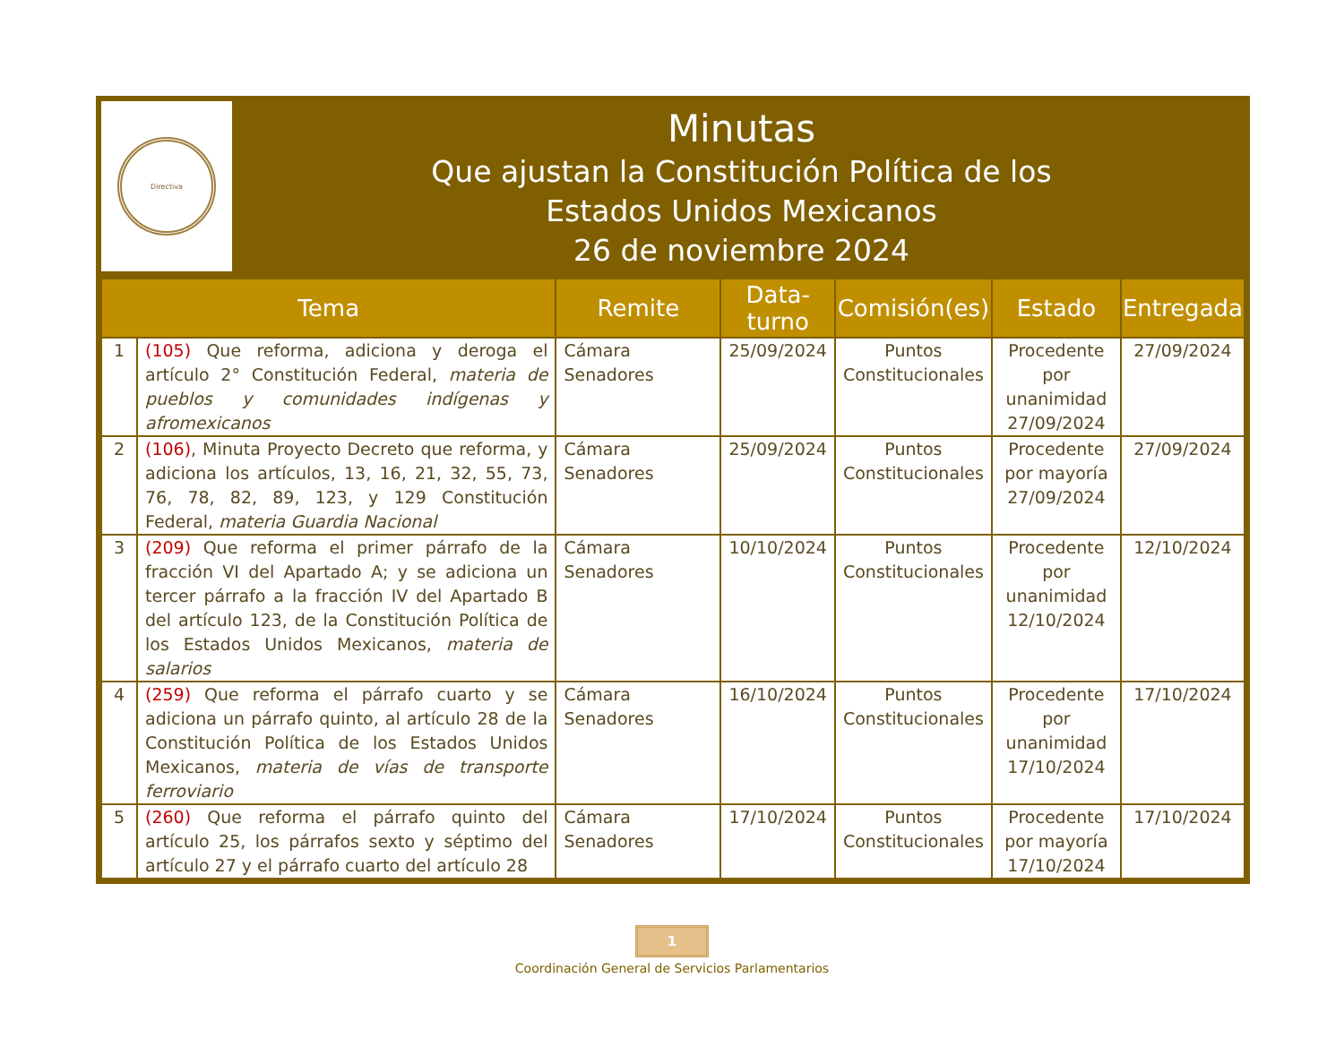Directiva
Minutas
Que ajustan la Constitución Política de los
Estados Unidos Mexicanos
26 de noviembre 2024
| Tema | | Remite | Data-turno | Comisión(es) | Estado | Entregada |
| --- | --- | --- | --- | --- | --- | --- |
| 1 | (105) Que reforma, adiciona y deroga el artículo 2° Constitución Federal, materia de pueblos y comunidades indígenas y afromexicanos | Cámara Senadores | 25/09/2024 | Puntos Constitucionales | Procedente por unanimidad 27/09/2024 | 27/09/2024 |
| 2 | (106) , Minuta Proyecto Decreto que reforma, y adiciona los artículos, 13, 16, 21, 32, 55, 73, 76, 78, 82, 89, 123, y 129 Constitución Federal, materia Guardia Nacional | Cámara Senadores | 25/09/2024 | Puntos Constitucionales | Procedente por mayoría 27/09/2024 | 27/09/2024 |
| 3 | (209) Que reforma el primer párrafo de la fracción VI del Apartado A; y se adiciona un tercer párrafo a la fracción IV del Apartado B del artículo 123, de la Constitución Política de los Estados Unidos Mexicanos, materia de salarios | Cámara Senadores | 10/10/2024 | Puntos Constitucionales | Procedente por unanimidad 12/10/2024 | 12/10/2024 |
| 4 | (259) Que reforma el párrafo cuarto y se adiciona un párrafo quinto, al artículo 28 de la Constitución Política de los Estados Unidos Mexicanos, materia de vías de transporte ferroviario | Cámara Senadores | 16/10/2024 | Puntos Constitucionales | Procedente por unanimidad 17/10/2024 | 17/10/2024 |
| 5 | (260) Que reforma el párrafo quinto del artículo 25, los párrafos sexto y séptimo del artículo 27 y el párrafo cuarto del artículo 28 | Cámara Senadores | 17/10/2024 | Puntos Constitucionales | Procedente por mayoría 17/10/2024 | 17/10/2024 |
1
Coordinación General de Servicios Parlamentarios